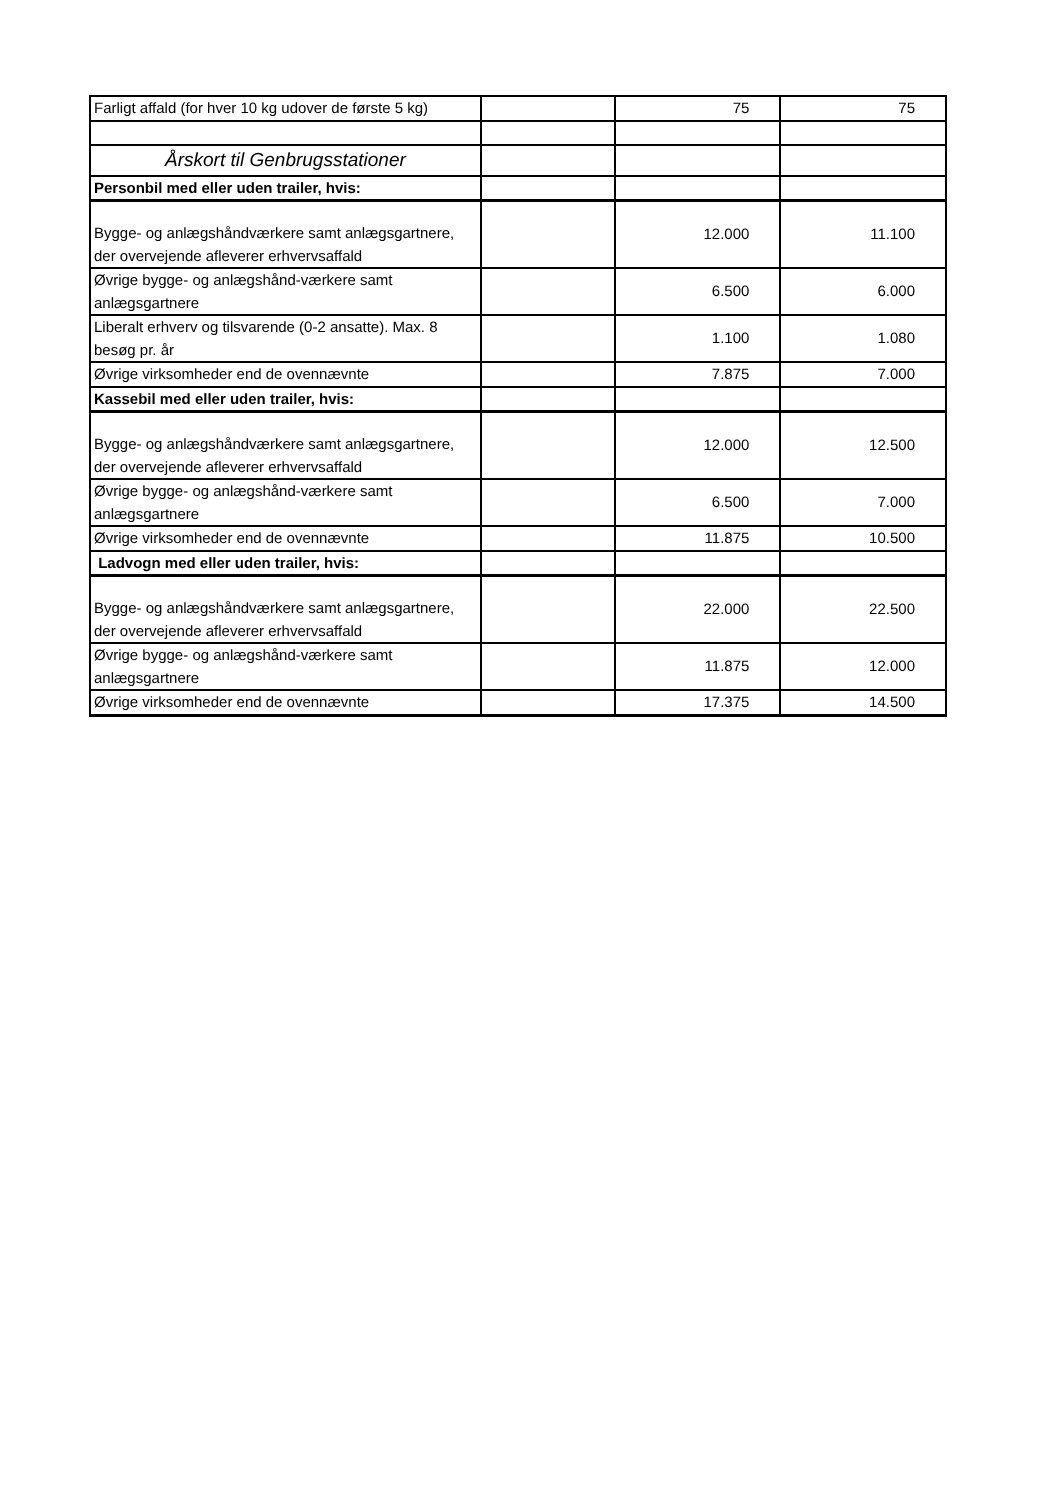| Farligt affald (for hver 10 kg udover de første 5 kg) | | 75 | 75 |
| Årskort til Genbrugsstationer | | | |
| Personbil med eller uden trailer, hvis: | | | |
| Bygge- og anlægshåndværkere samt anlægsgartnere, der overvejende afleverer erhvervsaffald | | 12.000 | 11.100 |
| Øvrige bygge- og anlægshånd-værkere samt anlægsgartnere | | 6.500 | 6.000 |
| Liberalt erhverv og tilsvarende (0-2 ansatte). Max. 8 besøg pr. år | | 1.100 | 1.080 |
| Øvrige virksomheder end de ovennævnte | | 7.875 | 7.000 |
| Kassebil med eller uden trailer, hvis: | | | |
| Bygge- og anlægshåndværkere samt anlægsgartnere, der overvejende afleverer erhvervsaffald | | 12.000 | 12.500 |
| Øvrige bygge- og anlægshånd-værkere samt anlægsgartnere | | 6.500 | 7.000 |
| Øvrige virksomheder end de ovennævnte | | 11.875 | 10.500 |
| Ladvogn med eller uden trailer, hvis: | | | |
| Bygge- og anlægshåndværkere samt anlægsgartnere, der overvejende afleverer erhvervsaffald | | 22.000 | 22.500 |
| Øvrige bygge- og anlægshånd-værkere samt anlægsgartnere | | 11.875 | 12.000 |
| Øvrige virksomheder end de ovennævnte | | 17.375 | 14.500 |